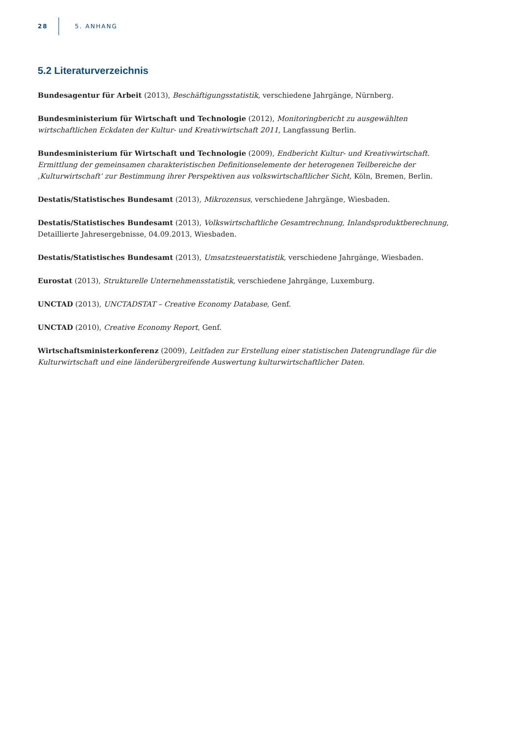28 5. ANHANG
5.2 Literaturverzeichnis
Bundesagentur für Arbeit (2013), Beschäftigungsstatistik, verschiedene Jahrgänge, Nürnberg.
Bundesministerium für Wirtschaft und Technologie (2012), Monitoringbericht zu ausgewählten wirtschaftlichen Eckdaten der Kultur- und Kreativwirtschaft 2011, Langfassung Berlin.
Bundesministerium für Wirtschaft und Technologie (2009), Endbericht Kultur- und Kreativwirtschaft. Ermittlung der gemeinsamen charakteristischen Definitionselemente der heterogenen Teilbereiche der ‚Kulturwirtschaft‘ zur Bestimmung ihrer Perspektiven aus volkswirtschaftlicher Sicht, Köln, Bremen, Berlin.
Destatis/Statistisches Bundesamt (2013), Mikrozensus, verschiedene Jahrgänge, Wiesbaden.
Destatis/Statistisches Bundesamt (2013), Volkswirtschaftliche Gesamtrechnung, Inlandsproduktberechnung, Detaillierte Jahresergebnisse, 04.09.2013, Wiesbaden.
Destatis/Statistisches Bundesamt (2013), Umsatzsteuerstatistik, verschiedene Jahrgänge, Wiesbaden.
Eurostat (2013), Strukturelle Unternehmensstatistik, verschiedene Jahrgänge, Luxemburg.
UNCTAD (2013), UNCTADSTAT – Creative Economy Database, Genf.
UNCTAD (2010), Creative Economy Report, Genf.
Wirtschaftsministerkonferenz (2009), Leitfaden zur Erstellung einer statistischen Datengrundlage für die Kulturwirtschaft und eine länderübergreifende Auswertung kulturwirtschaftlicher Daten.